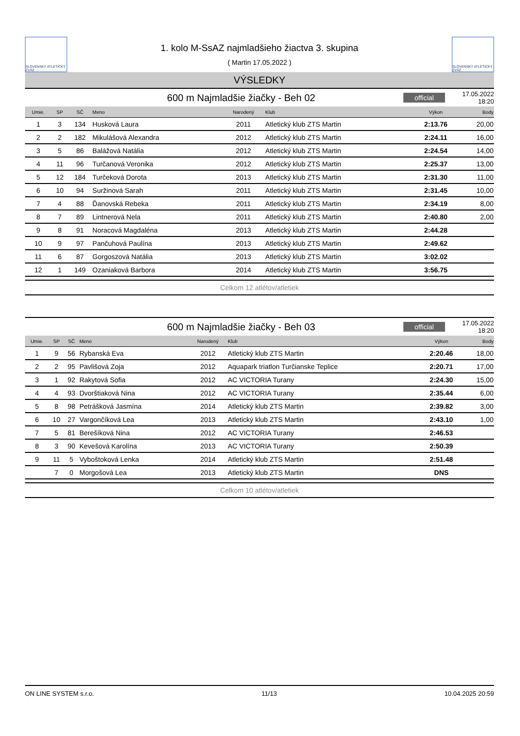SLOVENSKÝ ATLETICKÝ ZVÄZ
1. kolo M-SsAZ najmladšieho žiactva 3. skupina
( Martin 17.05.2022 )
SLOVENSKÝ ATLETICKÝ ZVÄZ
VÝSLEDKY
600 m Najmladšie žiačky - Beh 02
official
17.05.2022 18:20
| Umie. | SP | SČ | Meno | Narodený | Klub | Výkon | Body |
| --- | --- | --- | --- | --- | --- | --- | --- |
| 1 | 3 | 134 | Husková Laura | 2011 | Atletický klub ZTS Martin | 2:13.76 | 20,00 |
| 2 | 2 | 182 | Mikulášová Alexandra | 2012 | Atletický klub ZTS Martin | 2:24.11 | 16,00 |
| 3 | 5 | 86 | Balážová Natália | 2012 | Atletický klub ZTS Martin | 2:24.54 | 14,00 |
| 4 | 11 | 96 | Turčanová Veronika | 2012 | Atletický klub ZTS Martin | 2:25.37 | 13,00 |
| 5 | 12 | 184 | Turčeková Dorota | 2013 | Atletický klub ZTS Martin | 2:31.30 | 11,00 |
| 6 | 10 | 94 | Suržinová Sarah | 2011 | Atletický klub ZTS Martin | 2:31.45 | 10,00 |
| 7 | 4 | 88 | Ďanovská Rebeka | 2011 | Atletický klub ZTS Martin | 2:34.19 | 8,00 |
| 8 | 7 | 89 | Lintnerová Nela | 2011 | Atletický klub ZTS Martin | 2:40.80 | 2,00 |
| 9 | 8 | 91 | Noracová Magdaléna | 2013 | Atletický klub ZTS Martin | 2:44.28 | |
| 10 | 9 | 97 | Pančuhová Paulína | 2013 | Atletický klub ZTS Martin | 2:49.62 | |
| 11 | 6 | 87 | Gorgoszová Natália | 2013 | Atletický klub ZTS Martin | 3:02.02 | |
| 12 | 1 | 149 | Ozaniaková Barbora | 2014 | Atletický klub ZTS Martin | 3:56.75 | |
Celkom 12 atlétov/atletiek
600 m Najmladšie žiačky - Beh 03
official
17.05.2022 18:20
| Umie. | SP | SČ | Meno | Narodený | Klub | Výkon | Body |
| --- | --- | --- | --- | --- | --- | --- | --- |
| 1 | 9 | 56 | Rybanská Eva | 2012 | Atletický klub ZTS Martin | 2:20.46 | 18,00 |
| 2 | 2 | 95 | Pavlišová Zoja | 2012 | Aquapark triatlon Turčianske Teplice | 2:20.71 | 17,00 |
| 3 | 1 | 92 | Rakytová Sofia | 2012 | AC VICTORIA Turany | 2:24.30 | 15,00 |
| 4 | 4 | 93 | Dvorštiaková Nina | 2012 | AC VICTORIA Turany | 2:35.44 | 6,00 |
| 5 | 8 | 98 | Petrášková Jasmína | 2014 | Atletický klub ZTS Martin | 2:39.82 | 3,00 |
| 6 | 10 | 27 | Vargončíková Lea | 2013 | Atletický klub ZTS Martin | 2:43.10 | 1,00 |
| 7 | 5 | 81 | Berešíková Nina | 2012 | AC VICTORIA Turany | 2:46.53 | |
| 8 | 3 | 90 | Kevešová Karolína | 2013 | AC VICTORIA Turany | 2:50.39 | |
| 9 | 11 | 5 | Vyboštoková Lenka | 2014 | Atletický klub ZTS Martin | 2:51.48 | |
| | 7 | 0 | Morgošová Lea | 2013 | Atletický klub ZTS Martin | DNS | |
Celkom 10 atlétov/atletiek
ON LINE SYSTEM s.r.o. 11/13 10.04.2025 20:59